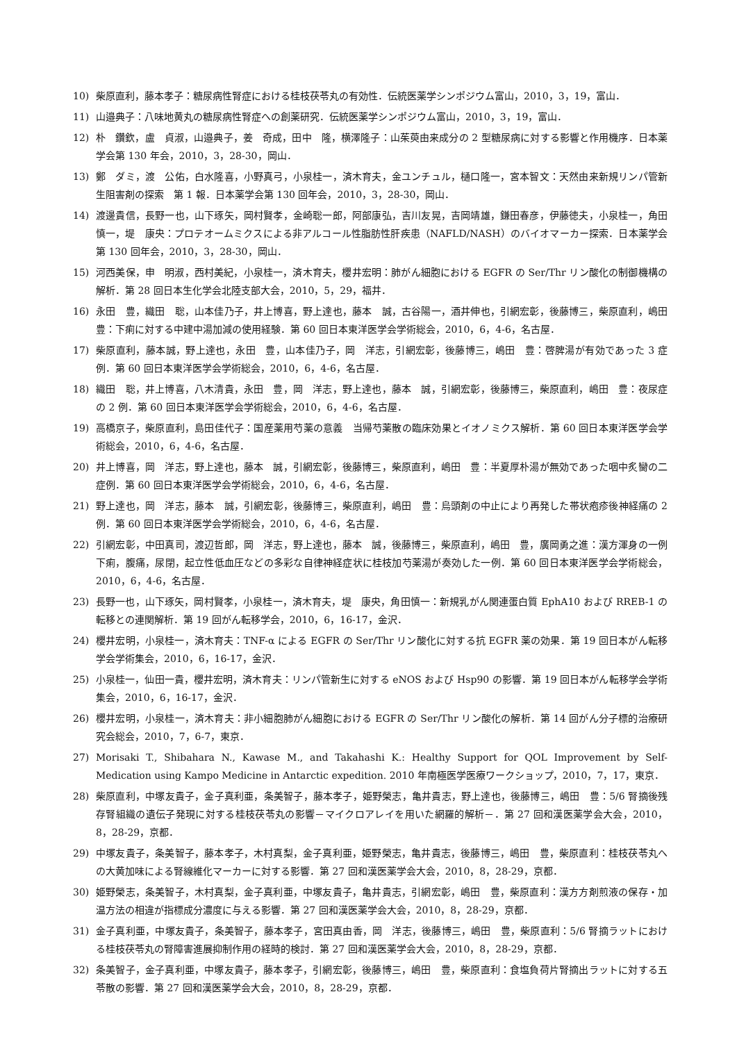10) 柴原直利，藤本孝子：糖尿病性腎症における桂枝茯苓丸の有効性．伝統医薬学シンポジウム富山，2010，3，19，富山．
11) 山邉典子：八味地黄丸の糖尿病性腎症への創薬研究．伝統医薬学シンポジウム富山，2010，3，19，富山．
12) 朴　鑽欽，盧　貞淑，山邉典子，姜　奇成，田中　隆，横澤隆子：山茱萸由来成分の 2 型糖尿病に対する影響と作用機序．日本薬学会第 130 年会，2010，3，28-30，岡山．
13) 鄭　ダミ，渡　公佑，白水隆喜，小野真弓，小泉桂一，済木育夫，金ユンチュル，樋口隆一，宮本智文：天然由来新規リンパ管新生阻害剤の探索　第 1 報．日本薬学会第 130 回年会，2010，3，28-30，岡山．
14) 渡邊貴信，長野一也，山下琢矢，岡村賢孝，金崎聡一郎，阿部康弘，吉川友晃，吉岡靖雄，鎌田春彦，伊藤徳夫，小泉桂一，角田慎一，堤　康央：プロテオームミクスによる非アルコール性脂肪性肝疾患（NAFLD/NASH）のバイオマーカー探索．日本薬学会第 130 回年会，2010，3，28-30，岡山．
15) 河西美保，申　明淑，西村美紀，小泉桂一，済木育夫，櫻井宏明：肺がん細胞における EGFR の Ser/Thr リン酸化の制御機構の解析．第 28 回日本生化学会北陸支部大会，2010，5，29，福井．
16) 永田　豊，織田　聡，山本佳乃子，井上博喜，野上達也，藤本　誠，古谷陽一，酒井伸也，引網宏彰，後藤博三，柴原直利，嶋田　豊：下痢に対する中建中湯加減の使用経験．第 60 回日本東洋医学会学術総会，2010，6，4-6，名古屋．
17) 柴原直利，藤本誠，野上達也，永田　豊，山本佳乃子，岡　洋志，引網宏彰，後藤博三，嶋田　豊：啓脾湯が有効であった 3 症例．第 60 回日本東洋医学会学術総会，2010，6，4-6，名古屋．
18) 織田　聡，井上博喜，八木清貴，永田　豊，岡　洋志，野上達也，藤本　誠，引網宏彰，後藤博三，柴原直利，嶋田　豊：夜尿症の 2 例．第 60 回日本東洋医学会学術総会，2010，6，4-6，名古屋．
19) 高橋京子，柴原直利，島田佳代子：国産薬用芍薬の意義　当帰芍薬散の臨床効果とイオノミクス解析．第 60 回日本東洋医学会学術総会，2010，6，4-6，名古屋．
20) 井上博喜，岡　洋志，野上達也，藤本　誠，引網宏彰，後藤博三，柴原直利，嶋田　豊：半夏厚朴湯が無効であった咽中炙臠の二症例．第 60 回日本東洋医学会学術総会，2010，6，4-6，名古屋．
21) 野上達也，岡　洋志，藤本　誠，引網宏彰，後藤博三，柴原直利，嶋田　豊：烏頭剤の中止により再発した帯状疱疹後神経痛の 2 例．第 60 回日本東洋医学会学術総会，2010，6，4-6，名古屋．
22) 引網宏彰，中田真司，渡辺哲郎，岡　洋志，野上達也，藤本　誠，後藤博三，柴原直利，嶋田　豊，廣岡勇之進：漢方渾身の一例　下痢，腹痛，尿閉，起立性低血圧などの多彩な自律神経症状に桂枝加芍薬湯が奏効した一例．第 60 回日本東洋医学会学術総会，2010，6，4-6，名古屋．
23) 長野一也，山下琢矢，岡村賢孝，小泉桂一，済木育夫，堤　康央，角田慎一：新規乳がん関連蛋白質 EphA10 および RREB-1 の転移との連関解析．第 19 回がん転移学会，2010，6，16-17，金沢．
24) 櫻井宏明，小泉桂一，済木育夫：TNF-α による EGFR の Ser/Thr リン酸化に対する抗 EGFR 薬の効果．第 19 回日本がん転移学会学術集会，2010，6，16-17，金沢．
25) 小泉桂一，仙田一貴，櫻井宏明，済木育夫：リンパ管新生に対する eNOS および Hsp90 の影響．第 19 回日本がん転移学会学術集会，2010，6，16-17，金沢．
26) 櫻井宏明，小泉桂一，済木育夫：非小細胞肺がん細胞における EGFR の Ser/Thr リン酸化の解析．第 14 回がん分子標的治療研究会総会，2010，7，6-7，東京．
27) Morisaki T., Shibahara N., Kawase M., and Takahashi K.: Healthy Support for QOL Improvement by Self-Medication using Kampo Medicine in Antarctic expedition. 2010 年南極医学医療ワークショップ，2010，7，17，東京．
28) 柴原直利，中塚友貴子，金子真利亜，条美智子，藤本孝子，姫野榮志，亀井貴志，野上達也，後藤博三，嶋田　豊：5/6 腎摘後残存腎組織の遺伝子発現に対する桂枝茯苓丸の影響－マイクロアレイを用いた網羅的解析－．第 27 回和漢医薬学会大会，2010，8，28-29，京都．
29) 中塚友貴子，条美智子，藤本孝子，木村真梨，金子真利亜，姫野榮志，亀井貴志，後藤博三，嶋田　豊，柴原直利：桂枝茯苓丸への大黄加味による腎線維化マーカーに対する影響．第 27 回和漢医薬学会大会，2010，8，28-29，京都．
30) 姫野榮志，条美智子，木村真梨，金子真利亜，中塚友貴子，亀井貴志，引網宏彰，嶋田　豊，柴原直利：漢方方剤煎液の保存・加温方法の相違が指標成分濃度に与える影響．第 27 回和漢医薬学会大会，2010，8，28-29，京都．
31) 金子真利亜，中塚友貴子，条美智子，藤本孝子，宮田真由香，岡　洋志，後藤博三，嶋田　豊，柴原直利：5/6 腎摘ラットにおける桂枝茯苓丸の腎障害進展抑制作用の経時的検討．第 27 回和漢医薬学会大会，2010，8，28-29，京都．
32) 条美智子，金子真利亜，中塚友貴子，藤本孝子，引網宏彰，後藤博三，嶋田　豊，柴原直利：食塩負荷片腎摘出ラットに対する五苓散の影響．第 27 回和漢医薬学会大会，2010，8，28-29，京都．